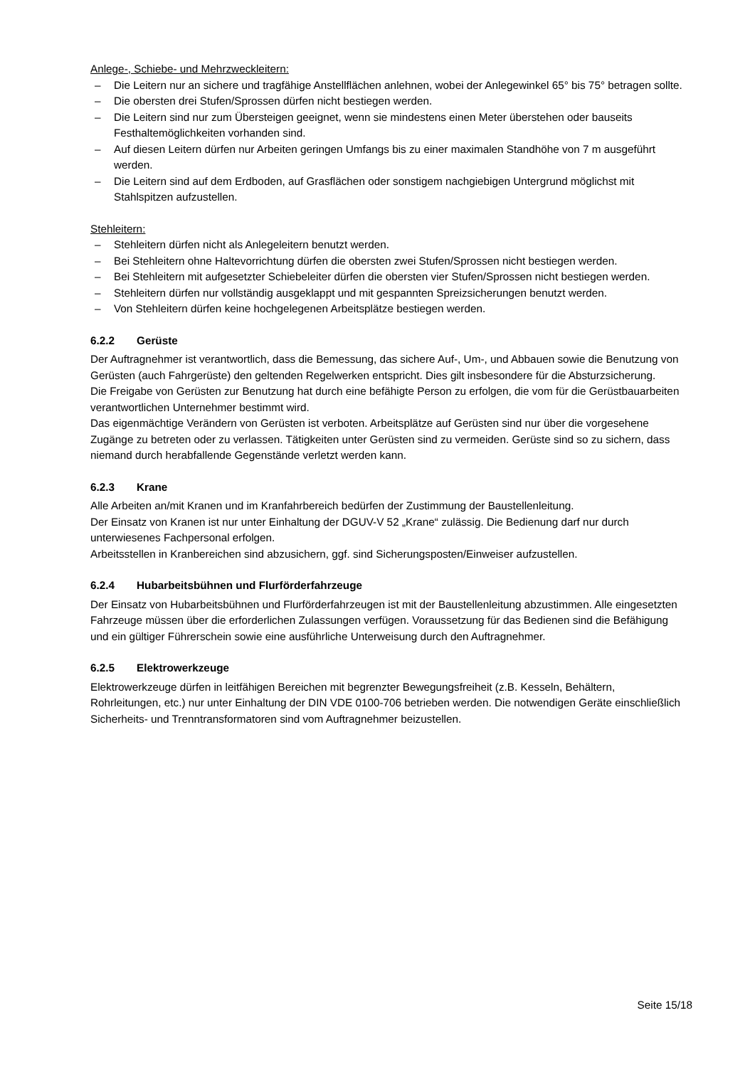Anlege-, Schiebe- und Mehrzweckleitern:
– Die Leitern nur an sichere und tragfähige Anstellflächen anlehnen, wobei der Anlegewinkel 65° bis 75° betragen sollte.
– Die obersten drei Stufen/Sprossen dürfen nicht bestiegen werden.
– Die Leitern sind nur zum Übersteigen geeignet, wenn sie mindestens einen Meter überstehen oder bauseits Festhaltemöglichkeiten vorhanden sind.
– Auf diesen Leitern dürfen nur Arbeiten geringen Umfangs bis zu einer maximalen Standhöhe von 7 m ausgeführt werden.
– Die Leitern sind auf dem Erdboden, auf Grasflächen oder sonstigem nachgiebigen Untergrund möglichst mit Stahlspitzen aufzustellen.
Stehleitern:
– Stehleitern dürfen nicht als Anlegeleitern benutzt werden.
– Bei Stehleitern ohne Haltevorrichtung dürfen die obersten zwei Stufen/Sprossen nicht bestiegen werden.
– Bei Stehleitern mit aufgesetzter Schiebeleiter dürfen die obersten vier Stufen/Sprossen nicht bestiegen werden.
– Stehleitern dürfen nur vollständig ausgeklappt und mit gespannten Spreizsicherungen benutzt werden.
– Von Stehleitern dürfen keine hochgelegenen Arbeitsplätze bestiegen werden.
6.2.2 Gerüste
Der Auftragnehmer ist verantwortlich, dass die Bemessung, das sichere Auf-, Um-, und Abbauen sowie die Benutzung von Gerüsten (auch Fahrgerüste) den geltenden Regelwerken entspricht. Dies gilt insbesondere für die Absturzsicherung.
Die Freigabe von Gerüsten zur Benutzung hat durch eine befähigte Person zu erfolgen, die vom für die Gerüstbauarbeiten verantwortlichen Unternehmer bestimmt wird.
Das eigenmächtige Verändern von Gerüsten ist verboten. Arbeitsplätze auf Gerüsten sind nur über die vorgesehene Zugänge zu betreten oder zu verlassen. Tätigkeiten unter Gerüsten sind zu vermeiden. Gerüste sind so zu sichern, dass niemand durch herabfallende Gegenstände verletzt werden kann.
6.2.3 Krane
Alle Arbeiten an/mit Kranen und im Kranfahrbereich bedürfen der Zustimmung der Baustellenleitung.
Der Einsatz von Kranen ist nur unter Einhaltung der DGUV-V 52 „Krane“ zulässig. Die Bedienung darf nur durch unterwiesenes Fachpersonal erfolgen.
Arbeitsstellen in Kranbereichen sind abzusichern, ggf. sind Sicherungsposten/Einweiser aufzustellen.
6.2.4 Hubarbeitsbühnen und Flurförderfahrzeuge
Der Einsatz von Hubarbeitsbühnen und Flurförderfahrzeugen ist mit der Baustellenleitung abzustimmen. Alle eingesetzten Fahrzeuge müssen über die erforderlichen Zulassungen verfügen. Voraussetzung für das Bedienen sind die Befähigung und ein gültiger Führerschein sowie eine ausführliche Unterweisung durch den Auftragnehmer.
6.2.5 Elektrowerkzeuge
Elektrowerkzeuge dürfen in leitfähigen Bereichen mit begrenzter Bewegungsfreiheit (z.B. Kesseln, Behältern, Rohrleitungen, etc.) nur unter Einhaltung der DIN VDE 0100-706 betrieben werden. Die notwendigen Geräte einschließlich Sicherheits- und Trenntransformatoren sind vom Auftragnehmer beizustellen.
Seite 15/18